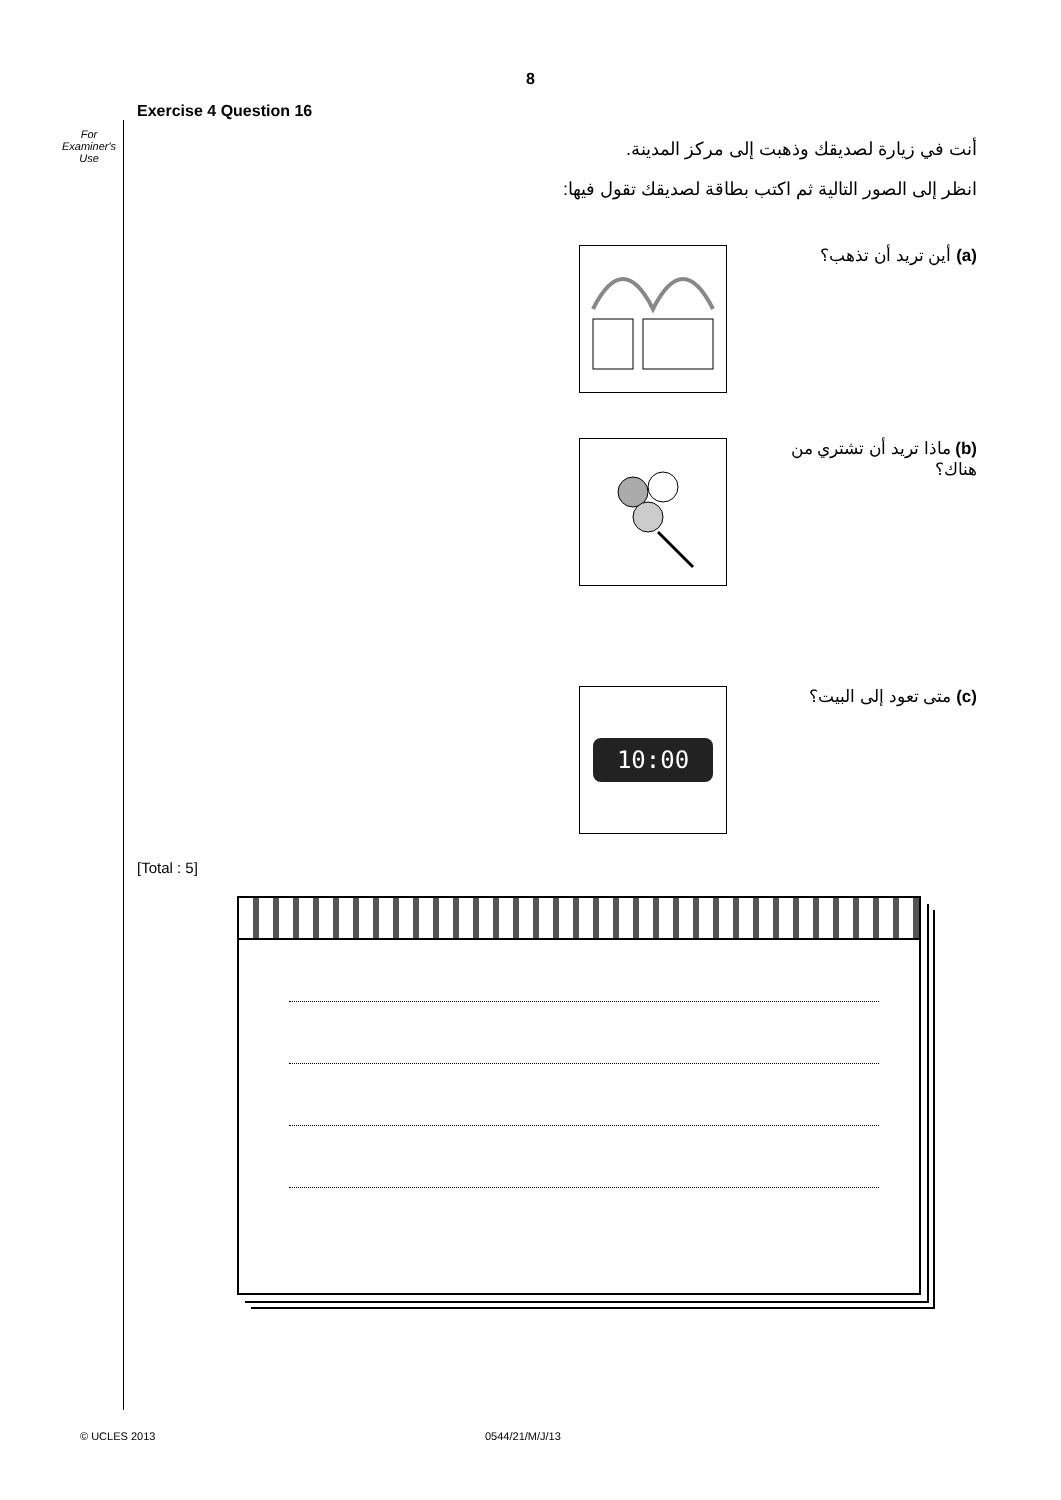8
For Examiner's Use
Exercise 4 Question 16
أنت في زيارة لصديقك وذهبت إلى مركز المدينة.
انظر إلى الصور التالية ثم اكتب بطاقة لصديقك تقول فيها:
(a) أين تريد أن تذهب؟
(b) ماذا تريد أن تشتري من هناك؟
(c) متى تعود إلى البيت؟
10:00
[Total : 5]
© UCLES 2013 0544/21/M/J/13